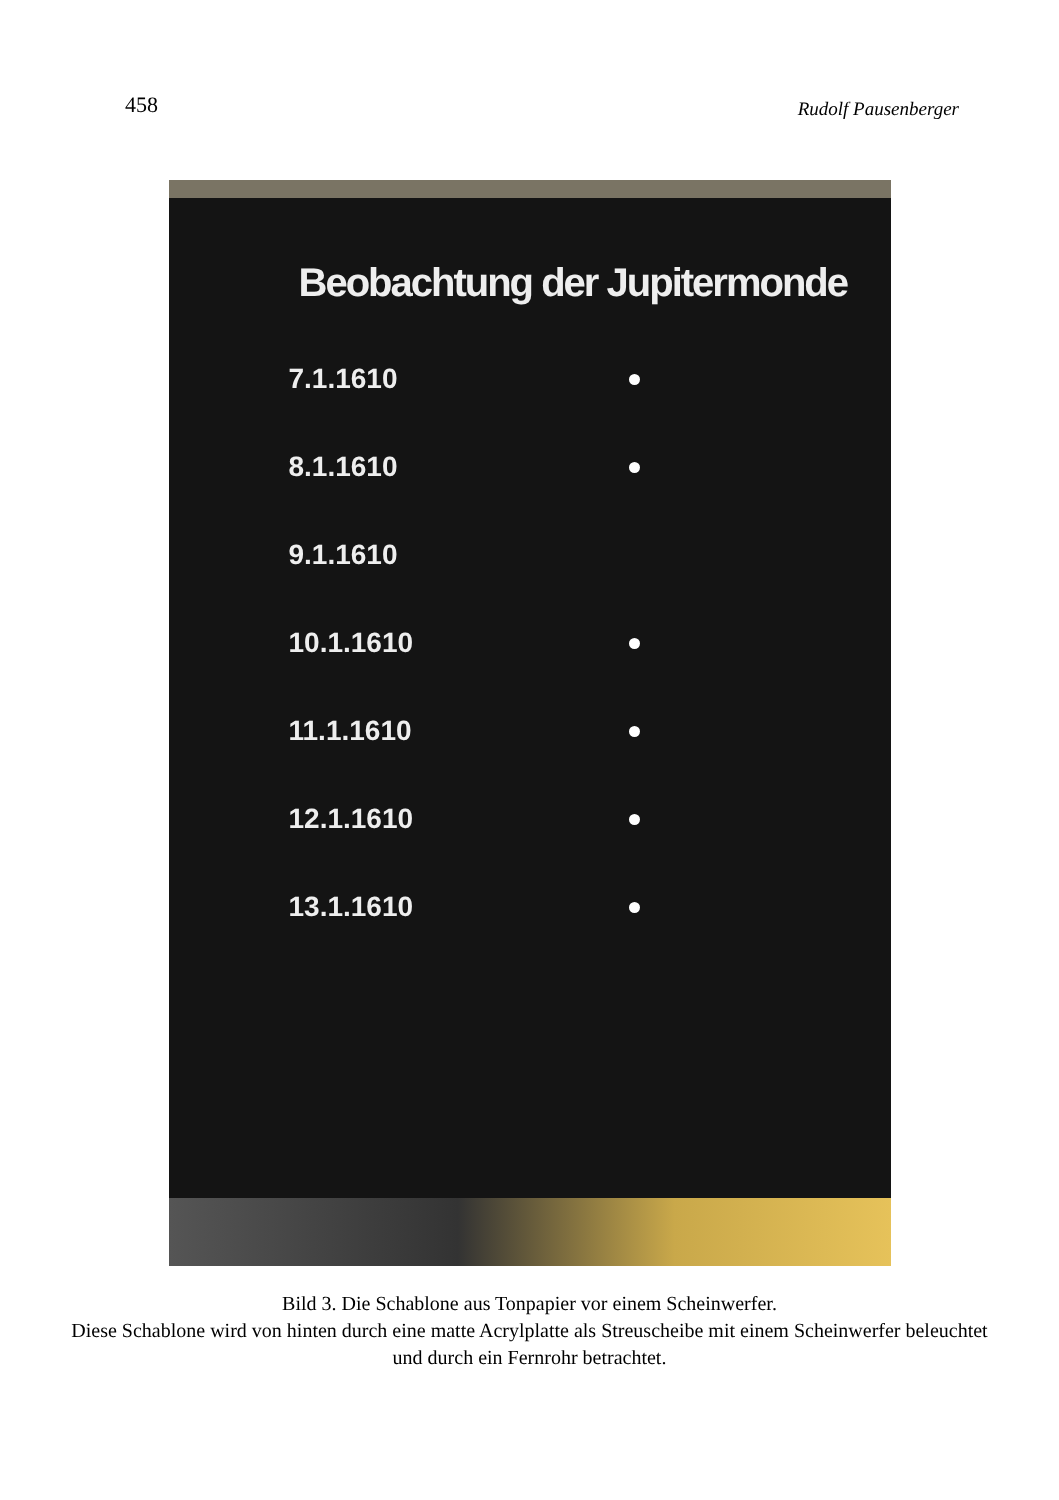458 Rudolf Pausenberger
Beobachtung der Jupitermonde
7.1.1610
8.1.1610
9.1.1610
10.1.1610
11.1.1610
12.1.1610
13.1.1610
Bild 3. Die Schablone aus Tonpapier vor einem Scheinwerfer.
Diese Schablone wird von hinten durch eine matte Acrylplatte als Streuscheibe mit einem Scheinwerfer beleuchtet und durch ein Fernrohr betrachtet.